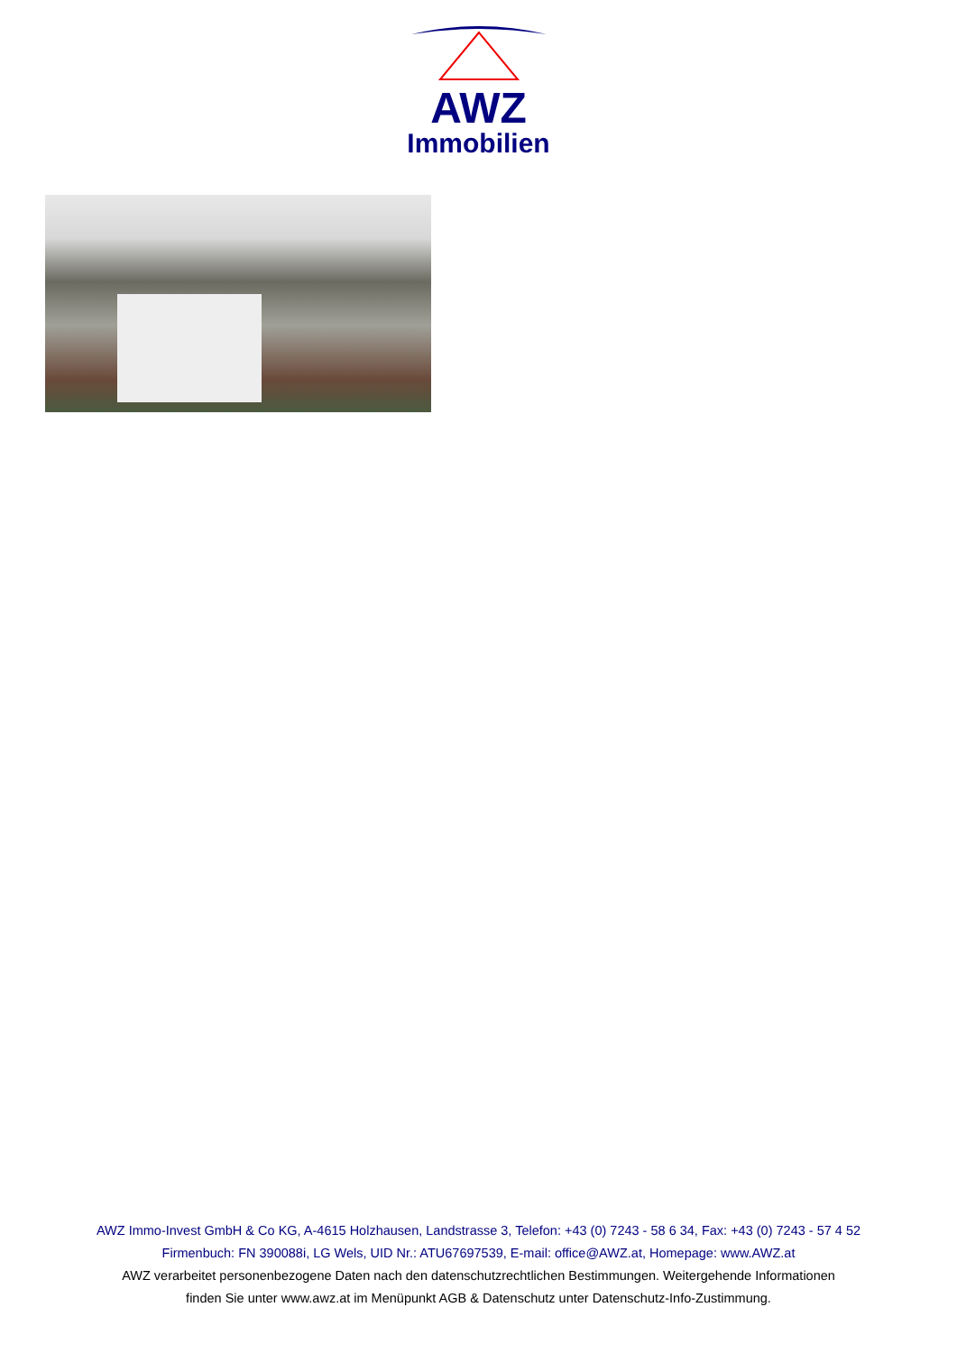AWZ
Immobilien
AWZ Immo-Invest GmbH & Co KG, A-4615 Holzhausen, Landstrasse 3, Telefon: +43 (0) 7243 - 58 6 34, Fax: +43 (0) 7243 - 57 4 52
Firmenbuch: FN 390088i, LG Wels, UID Nr.: ATU67697539, E-mail: office@AWZ.at, Homepage: www.AWZ.at
AWZ verarbeitet personenbezogene Daten nach den datenschutzrechtlichen Bestimmungen. Weitergehende Informationen
finden Sie unter www.awz.at im Menüpunkt AGB & Datenschutz unter Datenschutz-Info-Zustimmung.